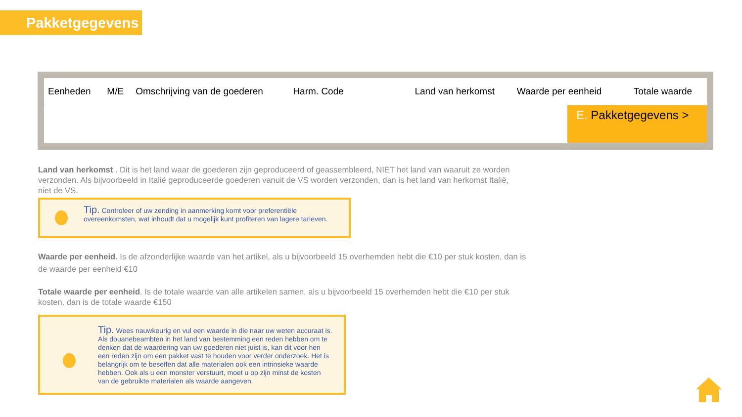Pakketgegevens
| Eenheden | M/E | Omschrijving van de goederen | Harm. Code | Land van herkomst | Waarde per eenheid | Totale waarde |
| --- | --- | --- | --- | --- | --- | --- |
E. Pakketgegevens >
Land van herkomst . Dit is het land waar de goederen zijn geproduceerd of geassembleerd, NIET het land van waaruit ze worden verzonden. Als bijvoorbeeld in Italië geproduceerde goederen vanuit de VS worden verzonden, dan is het land van herkomst Italië, niet de VS.
Tip. Controleer of uw zending in aanmerking komt voor preferentiële overeenkomsten, wat inhoudt dat u mogelijk kunt profiteren van lagere tarieven.
Waarde per eenheid. Is de afzonderlijke waarde van het artikel, als u bijvoorbeeld 15 overhemden hebt die €10 per stuk kosten, dan is de waarde per eenheid €10
Totale waarde per eenheid. Is de totale waarde van alle artikelen samen, als u bijvoorbeeld 15 overhemden hebt die €10 per stuk kosten, dan is de totale waarde €150
Tip. Wees nauwkeurig en vul een waarde in die naar uw weten accuraat is. Als douanebeambten in het land van bestemming een reden hebben om te denken dat de waardering van uw goederen niet juist is, kan dit voor hen een reden zijn om een pakket vast te houden voor verder onderzoek. Het is belangrijk om te beseffen dat alle materialen ook een intrinsieke waarde hebben. Ook als u een monster verstuurt, moet u op zijn minst de kosten van de gebruikte materialen als waarde aangeven.